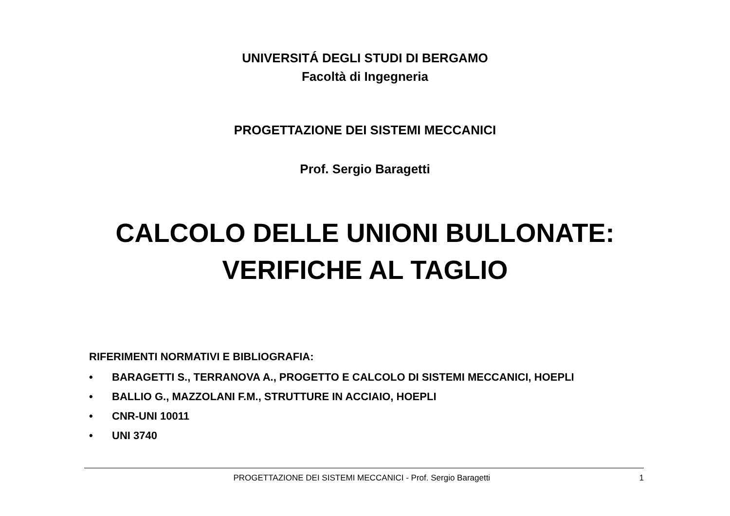UNIVERSITÁ DEGLI STUDI DI BERGAMO
Facoltà di Ingegneria
PROGETTAZIONE DEI SISTEMI MECCANICI
Prof. Sergio Baragetti
CALCOLO DELLE UNIONI BULLONATE:
VERIFICHE AL TAGLIO
RIFERIMENTI NORMATIVI E BIBLIOGRAFIA:
• BARAGETTI S., TERRANOVA A., PROGETTO E CALCOLO DI SISTEMI MECCANICI, HOEPLI
• BALLIO G., MAZZOLANI F.M., STRUTTURE IN ACCIAIO, HOEPLI
• CNR-UNI 10011
• UNI 3740
PROGETTAZIONE DEI SISTEMI MECCANICI - Prof. Sergio Baragetti
1